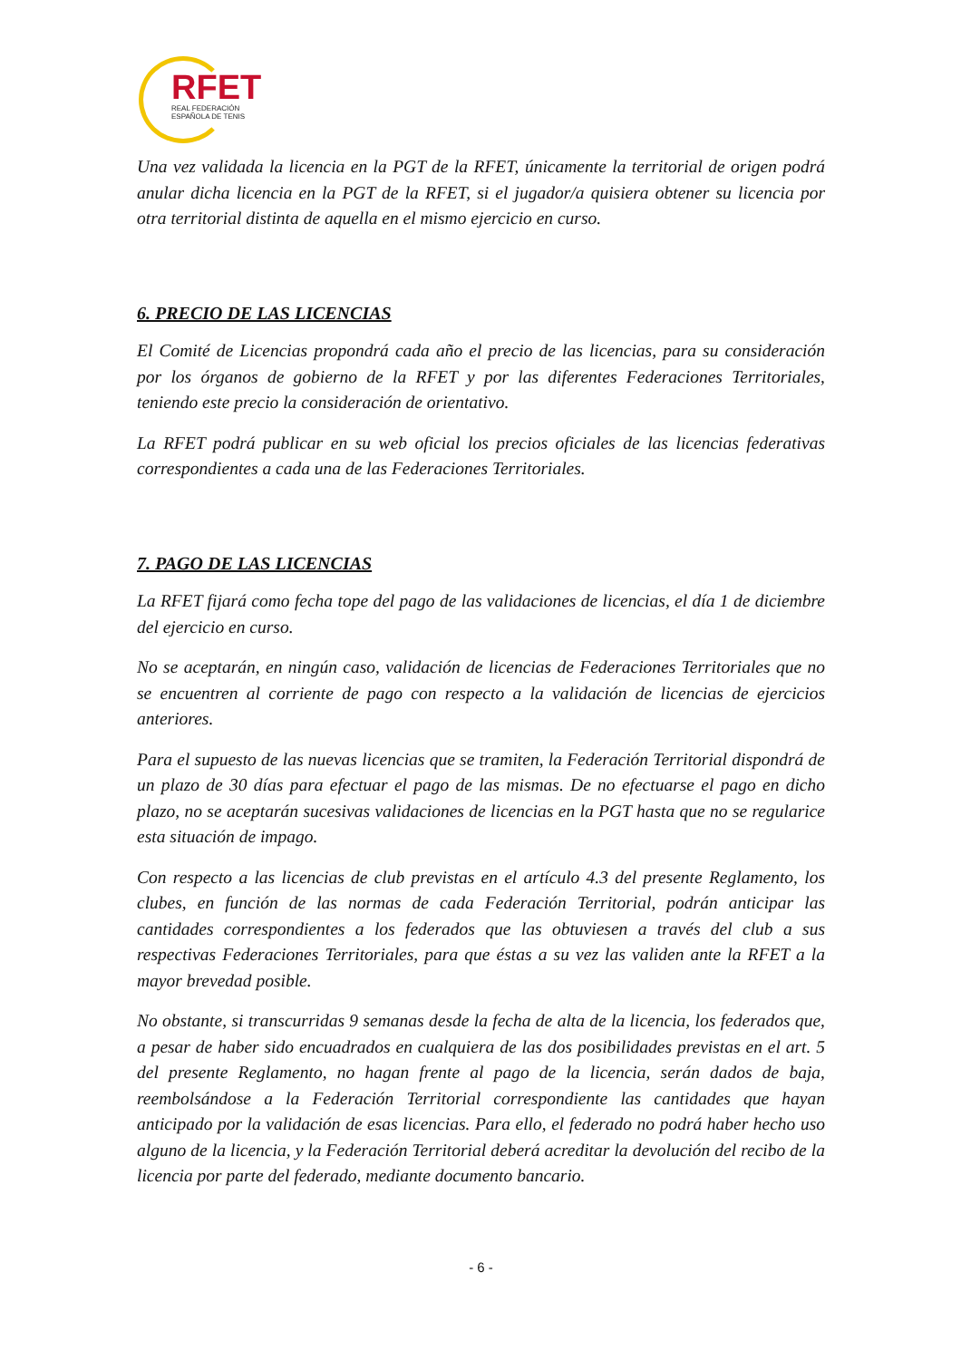RFET
REAL FEDERACIÓN
ESPAÑOLA DE TENIS
Una vez validada la licencia en la PGT de la RFET, únicamente la territorial de origen podrá anular dicha licencia en la PGT de la RFET, si el jugador/a quisiera obtener su licencia por otra territorial distinta de aquella en el mismo ejercicio en curso.
6. PRECIO DE LAS LICENCIAS
El Comité de Licencias propondrá cada año el precio de las licencias, para su consideración por los órganos de gobierno de la RFET y por las diferentes Federaciones Territoriales, teniendo este precio la consideración de orientativo.
La RFET podrá publicar en su web oficial los precios oficiales de las licencias federativas correspondientes a cada una de las Federaciones Territoriales.
7. PAGO DE LAS LICENCIAS
La RFET fijará como fecha tope del pago de las validaciones de licencias, el día 1 de diciembre del ejercicio en curso.
No se aceptarán, en ningún caso, validación de licencias de Federaciones Territoriales que no se encuentren al corriente de pago con respecto a la validación de licencias de ejercicios anteriores.
Para el supuesto de las nuevas licencias que se tramiten, la Federación Territorial dispondrá de un plazo de 30 días para efectuar el pago de las mismas. De no efectuarse el pago en dicho plazo, no se aceptarán sucesivas validaciones de licencias en la PGT hasta que no se regularice esta situación de impago.
Con respecto a las licencias de club previstas en el artículo 4.3 del presente Reglamento, los clubes, en función de las normas de cada Federación Territorial, podrán anticipar las cantidades correspondientes a los federados que las obtuviesen a través del club a sus respectivas Federaciones Territoriales, para que éstas a su vez las validen ante la RFET a la mayor brevedad posible.
No obstante, si transcurridas 9 semanas desde la fecha de alta de la licencia, los federados que, a pesar de haber sido encuadrados en cualquiera de las dos posibilidades previstas en el art. 5 del presente Reglamento, no hagan frente al pago de la licencia, serán dados de baja, reembolsándose a la Federación Territorial correspondiente las cantidades que hayan anticipado por la validación de esas licencias. Para ello, el federado no podrá haber hecho uso alguno de la licencia, y la Federación Territorial deberá acreditar la devolución del recibo de la licencia por parte del federado, mediante documento bancario.
- 6 -